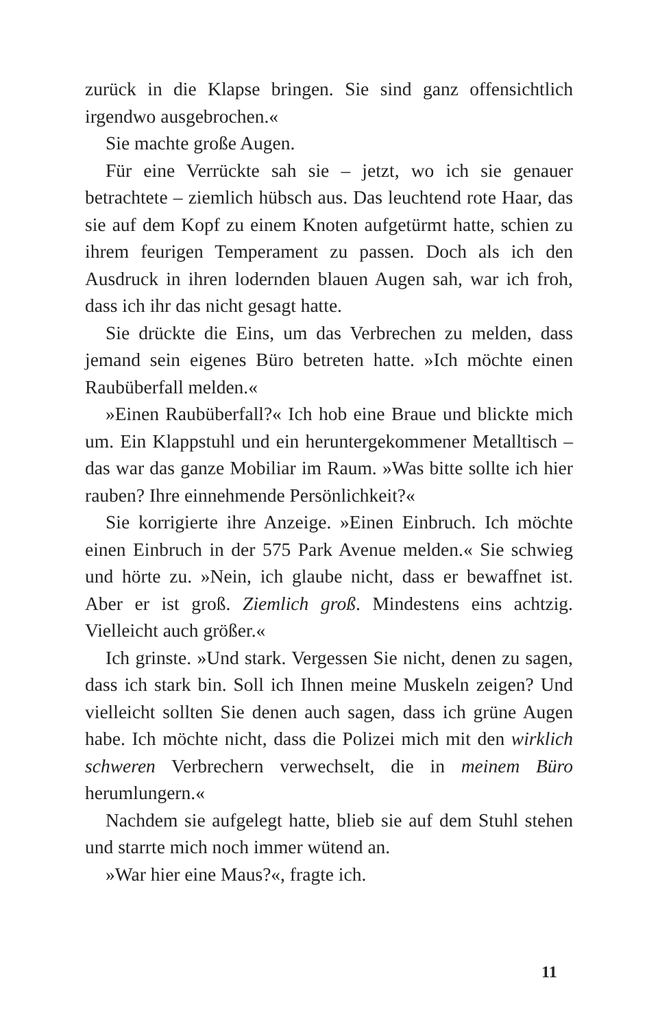zurück in die Klapse bringen. Sie sind ganz offensichtlich irgendwo ausgebrochen.«
Sie machte große Augen.
Für eine Verrückte sah sie – jetzt, wo ich sie genauer betrachtete – ziemlich hübsch aus. Das leuchtend rote Haar, das sie auf dem Kopf zu einem Knoten aufgetürmt hatte, schien zu ihrem feurigen Temperament zu passen. Doch als ich den Ausdruck in ihren lodernden blauen Augen sah, war ich froh, dass ich ihr das nicht gesagt hatte.
Sie drückte die Eins, um das Verbrechen zu melden, dass jemand sein eigenes Büro betreten hatte. »Ich möchte einen Raubüberfall melden.«
»Einen Raubüberfall?« Ich hob eine Braue und blickte mich um. Ein Klappstuhl und ein heruntergekommener Metalltisch – das war das ganze Mobiliar im Raum. »Was bitte sollte ich hier rauben? Ihre einnehmende Persönlichkeit?«
Sie korrigierte ihre Anzeige. »Einen Einbruch. Ich möchte einen Einbruch in der 575 Park Avenue melden.« Sie schwieg und hörte zu. »Nein, ich glaube nicht, dass er bewaffnet ist. Aber er ist groß. Ziemlich groß. Mindestens eins achtzig. Vielleicht auch größer.«
Ich grinste. »Und stark. Vergessen Sie nicht, denen zu sagen, dass ich stark bin. Soll ich Ihnen meine Muskeln zeigen? Und vielleicht sollten Sie denen auch sagen, dass ich grüne Augen habe. Ich möchte nicht, dass die Polizei mich mit den wirklich schweren Verbrechern verwechselt, die in meinem Büro herumlungern.«
Nachdem sie aufgelegt hatte, blieb sie auf dem Stuhl stehen und starrte mich noch immer wütend an.
»War hier eine Maus?«, fragte ich.
11